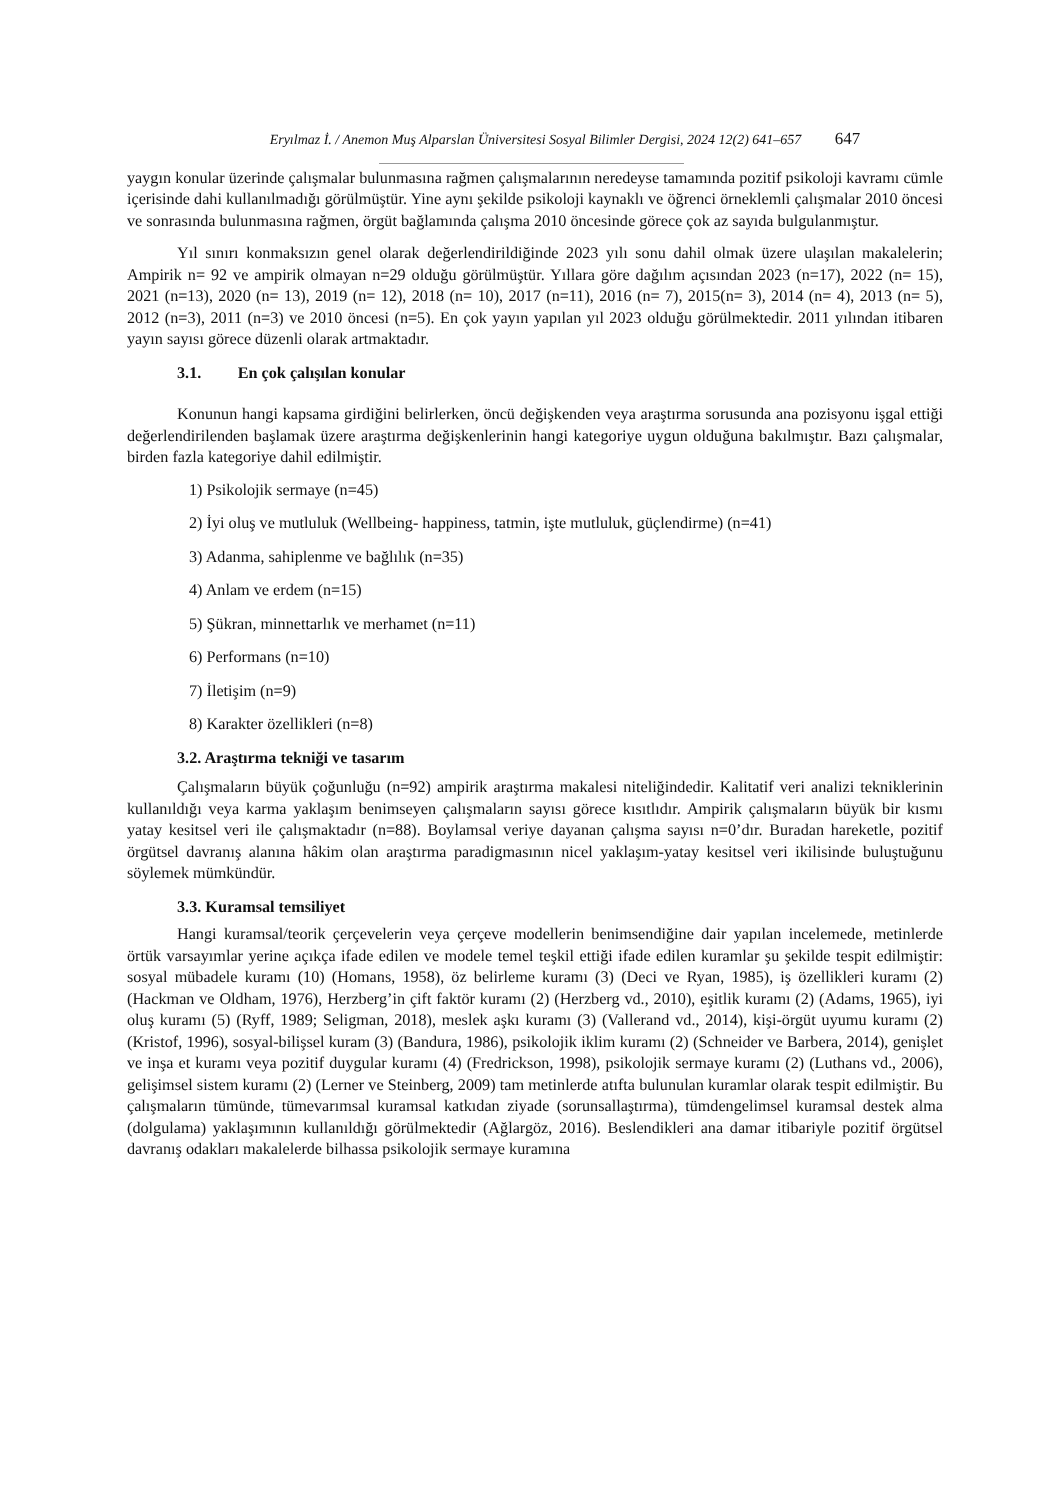Eryılmaz İ. / Anemon Muş Alparslan Üniversitesi Sosyal Bilimler Dergisi, 2024 12(2) 641–657 647
yaygın konular üzerinde çalışmalar bulunmasına rağmen çalışmalarının neredeyse tamamında pozitif psikoloji kavramı cümle içerisinde dahi kullanılmadığı görülmüştür. Yine aynı şekilde psikoloji kaynaklı ve öğrenci örneklemli çalışmalar 2010 öncesi ve sonrasında bulunmasına rağmen, örgüt bağlamında çalışma 2010 öncesinde görece çok az sayıda bulgulanmıştur.
Yıl sınırı konmaksızın genel olarak değerlendirildiğinde 2023 yılı sonu dahil olmak üzere ulaşılan makalelerin; Ampirik n= 92 ve ampirik olmayan n=29 olduğu görülmüştür. Yıllara göre dağılım açısından 2023 (n=17), 2022 (n= 15), 2021 (n=13), 2020 (n= 13), 2019 (n= 12), 2018 (n= 10), 2017 (n=11), 2016 (n= 7), 2015(n= 3), 2014 (n= 4), 2013 (n= 5), 2012 (n=3), 2011 (n=3) ve 2010 öncesi (n=5). En çok yayın yapılan yıl 2023 olduğu görülmektedir. 2011 yılından itibaren yayın sayısı görece düzenli olarak artmaktadır.
3.1. En çok çalışılan konular
Konunun hangi kapsama girdiğini belirlerken, öncü değişkenden veya araştırma sorusunda ana pozisyonu işgal ettiği değerlendirilenden başlamak üzere araştırma değişkenlerinin hangi kategoriye uygun olduğuna bakılmıştır. Bazı çalışmalar, birden fazla kategoriye dahil edilmiştir.
1) Psikolojik sermaye (n=45)
2) İyi oluş ve mutluluk (Wellbeing- happiness, tatmin, işte mutluluk, güçlendirme) (n=41)
3) Adanma, sahiplenme ve bağlılık (n=35)
4) Anlam ve erdem (n=15)
5) Şükran, minnettarlık ve merhamet (n=11)
6) Performans (n=10)
7) İletişim (n=9)
8) Karakter özellikleri (n=8)
3.2. Araştırma tekniği ve tasarım
Çalışmaların büyük çoğunluğu (n=92) ampirik araştırma makalesi niteliğindedir. Kalitatif veri analizi tekniklerinin kullanıldığı veya karma yaklaşım benimseyen çalışmaların sayısı görece kısıtlıdır. Ampirik çalışmaların büyük bir kısmı yatay kesitsel veri ile çalışmaktadır (n=88). Boylamsal veriye dayanan çalışma sayısı n=0’dır. Buradan hareketle, pozitif örgütsel davranış alanına hâkim olan araştırma paradigmasının nicel yaklaşım-yatay kesitsel veri ikilisinde buluştuğunu söylemek mümkündür.
3.3. Kuramsal temsiliyet
Hangi kuramsal/teorik çerçevelerin veya çerçeve modellerin benimsendiğine dair yapılan incelemede, metinlerde örtük varsayımlar yerine açıkça ifade edilen ve modele temel teşkil ettiği ifade edilen kuramlar şu şekilde tespit edilmiştir: sosyal mübadele kuramı (10) (Homans, 1958), öz belirleme kuramı (3) (Deci ve Ryan, 1985), iş özellikleri kuramı (2) (Hackman ve Oldham, 1976), Herzberg’in çift faktör kuramı (2) (Herzberg vd., 2010), eşitlik kuramı (2) (Adams, 1965), iyi oluş kuramı (5) (Ryff, 1989; Seligman, 2018), meslek aşkı kuramı (3) (Vallerand vd., 2014), kişi-örgüt uyumu kuramı (2) (Kristof, 1996), sosyal-bilişsel kuram (3) (Bandura, 1986), psikolojik iklim kuramı (2) (Schneider ve Barbera, 2014), genişlet ve inşa et kuramı veya pozitif duygular kuramı (4) (Fredrickson, 1998), psikolojik sermaye kuramı (2) (Luthans vd., 2006), gelişimsel sistem kuramı (2) (Lerner ve Steinberg, 2009) tam metinlerde atıfta bulunulan kuramlar olarak tespit edilmiştir. Bu çalışmaların tümünde, tümevarımsal kuramsal katkıdan ziyade (sorunsallaştırma), tümdengelimsel kuramsal destek alma (dolgulama) yaklaşımının kullanıldığı görülmektedir (Ağlargöz, 2016). Beslendikleri ana damar itibariyle pozitif örgütsel davranış odakları makalelerde bilhassa psikolojik sermaye kuramına